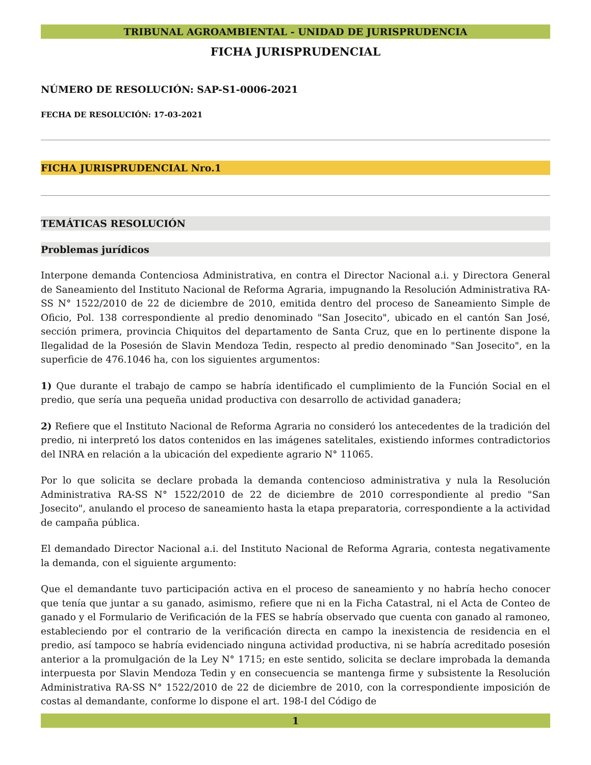TRIBUNAL AGROAMBIENTAL - UNIDAD DE JURISPRUDENCIA
FICHA JURISPRUDENCIAL
NÚMERO DE RESOLUCIÓN: SAP-S1-0006-2021
FECHA DE RESOLUCIÓN: 17-03-2021
FICHA JURISPRUDENCIAL Nro.1
TEMÁTICAS RESOLUCIÓN
Problemas jurídicos
Interpone demanda Contenciosa Administrativa, en contra el Director Nacional a.i. y Directora General de Saneamiento del Instituto Nacional de Reforma Agraria, impugnando la Resolución Administrativa RA-SS N° 1522/2010 de 22 de diciembre de 2010, emitida dentro del proceso de Saneamiento Simple de Oficio, Pol. 138 correspondiente al predio denominado "San Josecito", ubicado en el cantón San José, sección primera, provincia Chiquitos del departamento de Santa Cruz, que en lo pertinente dispone la Ilegalidad de la Posesión de Slavin Mendoza Tedin, respecto al predio denominado "San Josecito", en la superficie de 476.1046 ha, con los siguientes argumentos:
1) Que durante el trabajo de campo se habría identificado el cumplimiento de la Función Social en el predio, que sería una pequeña unidad productiva con desarrollo de actividad ganadera;
2) Refiere que el Instituto Nacional de Reforma Agraria no consideró los antecedentes de la tradición del predio, ni interpretó los datos contenidos en las imágenes satelitales, existiendo informes contradictorios del INRA en relación a la ubicación del expediente agrario N° 11065.
Por lo que solicita se declare probada la demanda contencioso administrativa y nula la Resolución Administrativa RA-SS N° 1522/2010 de 22 de diciembre de 2010 correspondiente al predio "San Josecito", anulando el proceso de saneamiento hasta la etapa preparatoria, correspondiente a la actividad de campaña pública.
El demandado Director Nacional a.i. del Instituto Nacional de Reforma Agraria, contesta negativamente la demanda, con el siguiente argumento:
Que el demandante tuvo participación activa en el proceso de saneamiento y no habría hecho conocer que tenía que juntar a su ganado, asimismo, refiere que ni en la Ficha Catastral, ni el Acta de Conteo de ganado y el Formulario de Verificación de la FES se habría observado que cuenta con ganado al ramoneo, estableciendo por el contrario de la verificación directa en campo la inexistencia de residencia en el predio, así tampoco se habría evidenciado ninguna actividad productiva, ni se habría acreditado posesión anterior a la promulgación de la Ley N° 1715; en este sentido, solicita se declare improbada la demanda interpuesta por Slavin Mendoza Tedin y en consecuencia se mantenga firme y subsistente la Resolución Administrativa RA-SS N° 1522/2010 de 22 de diciembre de 2010, con la correspondiente imposición de costas al demandante, conforme lo dispone el art. 198-I del Código de
1